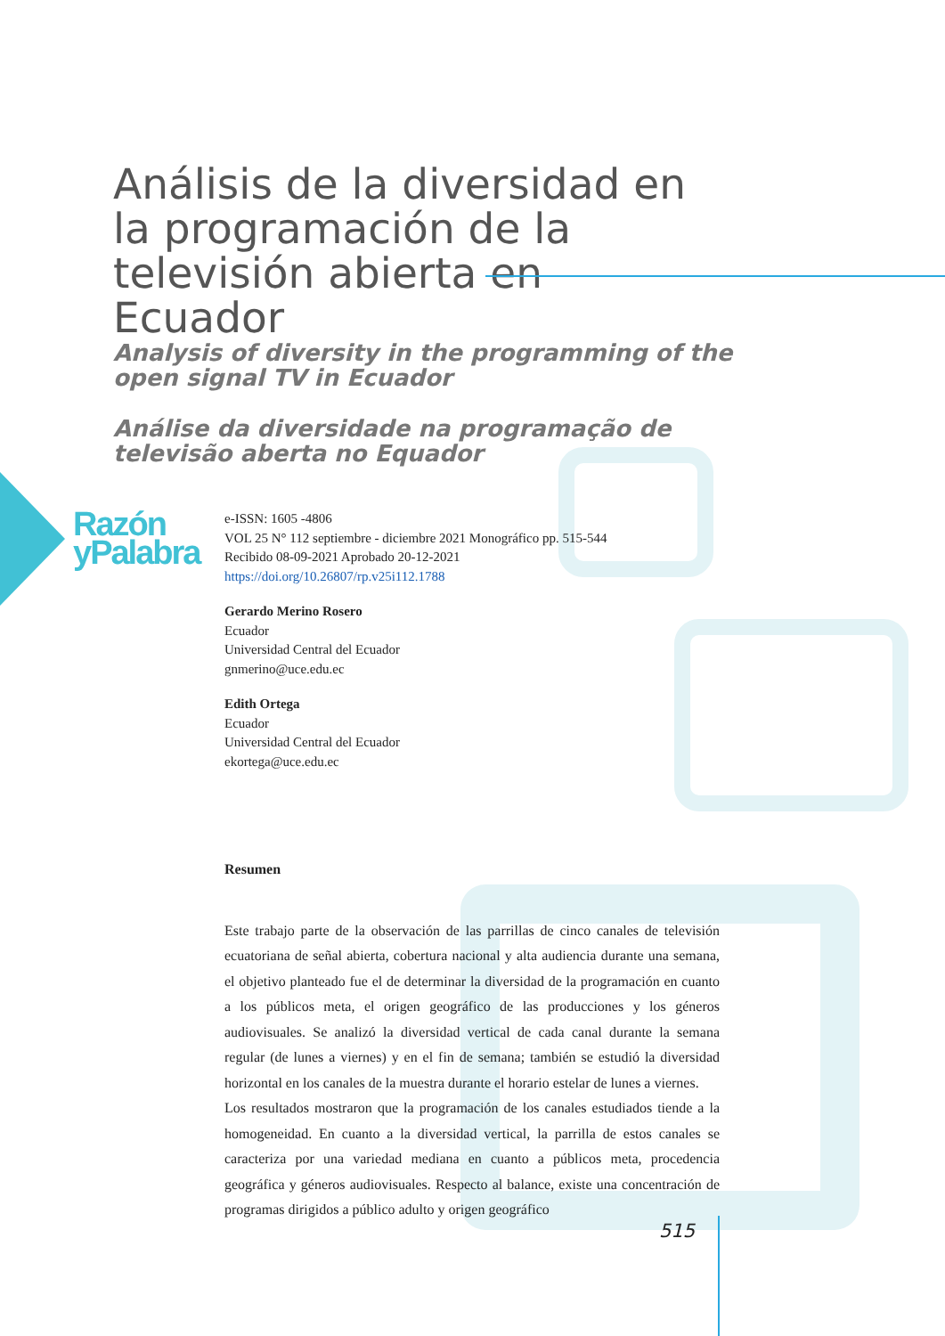Análisis de la diversidad en la programación de la televisión abierta en Ecuador
Analysis of diversity in the programming of the open signal TV in Ecuador
Análise da diversidade na programação de televisão aberta no Equador
Razón
yPalabra
e-ISSN: 1605 -4806
VOL 25 N° 112 septiembre - diciembre 2021 Monográfico pp. 515-544
Recibido 08-09-2021 Aprobado 20-12-2021
https://doi.org/10.26807/rp.v25i112.1788
Gerardo Merino Rosero
Ecuador
Universidad Central del Ecuador
gnmerino@uce.edu.ec
Edith Ortega
Ecuador
Universidad Central del Ecuador
ekortega@uce.edu.ec
Resumen
Este trabajo parte de la observación de las parrillas de cinco canales de televisión ecuatoriana de señal abierta, cobertura nacional y alta audiencia durante una semana, el objetivo planteado fue el de determinar la diversidad de la programación en cuanto a los públicos meta, el origen geográfico de las producciones y los géneros audiovisuales. Se analizó la diversidad vertical de cada canal durante la semana regular (de lunes a viernes) y en el fin de semana; también se estudió la diversidad horizontal en los canales de la muestra durante el horario estelar de lunes a viernes.
Los resultados mostraron que la programación de los canales estudiados tiende a la homogeneidad. En cuanto a la diversidad vertical, la parrilla de estos canales se caracteriza por una variedad mediana en cuanto a públicos meta, procedencia geográfica y géneros audiovisuales. Respecto al balance, existe una concentración de programas dirigidos a público adulto y origen geográfico
515